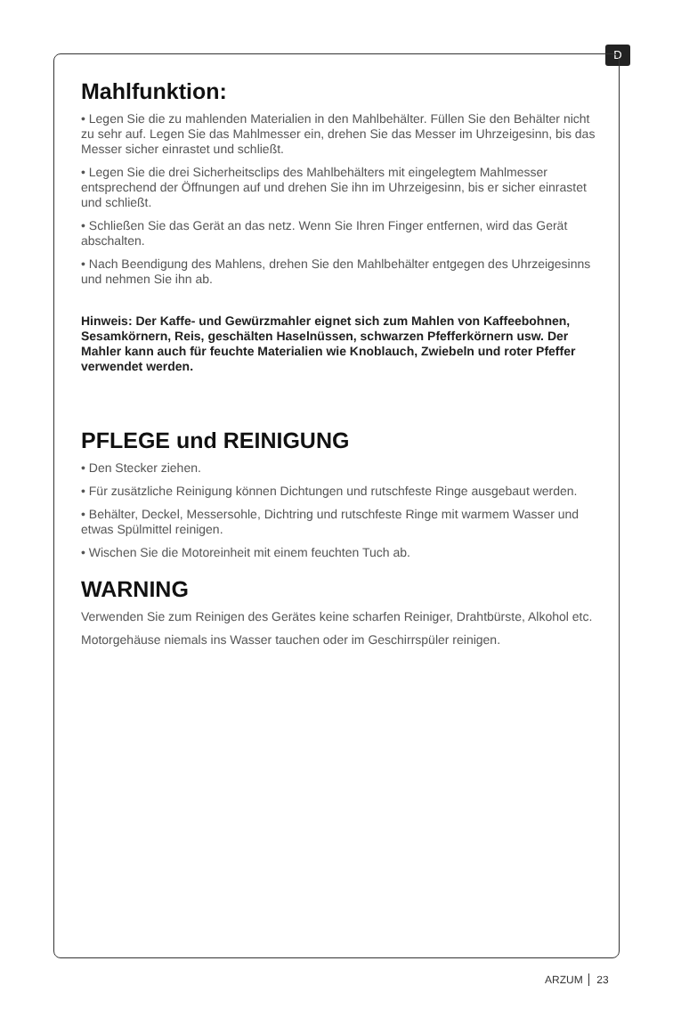D
Mahlfunktion:
• Legen Sie die zu mahlenden Materialien in den Mahlbehälter. Füllen Sie den Behälter nicht zu sehr auf. Legen Sie das Mahlmesser ein, drehen Sie das Messer im Uhrzeigesinn, bis das Messer sicher einrastet und schließt.
• Legen Sie die drei Sicherheitsclips des Mahlbehälters mit eingelegtem Mahlmesser entsprechend der Öffnungen auf und drehen Sie ihn im Uhrzeigesinn, bis er sicher einrastet und schließt.
• Schließen Sie das Gerät an das netz. Wenn Sie Ihren Finger entfernen, wird das Gerät abschalten.
• Nach Beendigung des Mahlens, drehen Sie den Mahlbehälter entgegen des Uhrzeigesinns und nehmen Sie ihn ab.
Hinweis: Der Kaffe- und Gewürzmahler eignet sich zum Mahlen von Kaffeebohnen, Sesamkörnern, Reis, geschälten Haselnüssen, schwarzen Pfefferkörnern usw. Der Mahler kann auch für feuchte Materialien wie Knoblauch, Zwiebeln und roter Pfeffer verwendet werden.
PFLEGE und REINIGUNG
• Den Stecker ziehen.
• Für zusätzliche Reinigung können Dichtungen und rutschfeste Ringe ausgebaut werden.
• Behälter, Deckel, Messersohle, Dichtring und rutschfeste Ringe mit warmem Wasser und etwas Spülmittel reinigen.
• Wischen Sie die Motoreinheit mit einem feuchten Tuch ab.
WARNING
Verwenden Sie zum Reinigen des Gerätes keine scharfen Reiniger, Drahtbürste, Alkohol etc.
Motorgehäuse niemals ins Wasser tauchen oder im Geschirrspüler reinigen.
ARZUM 23